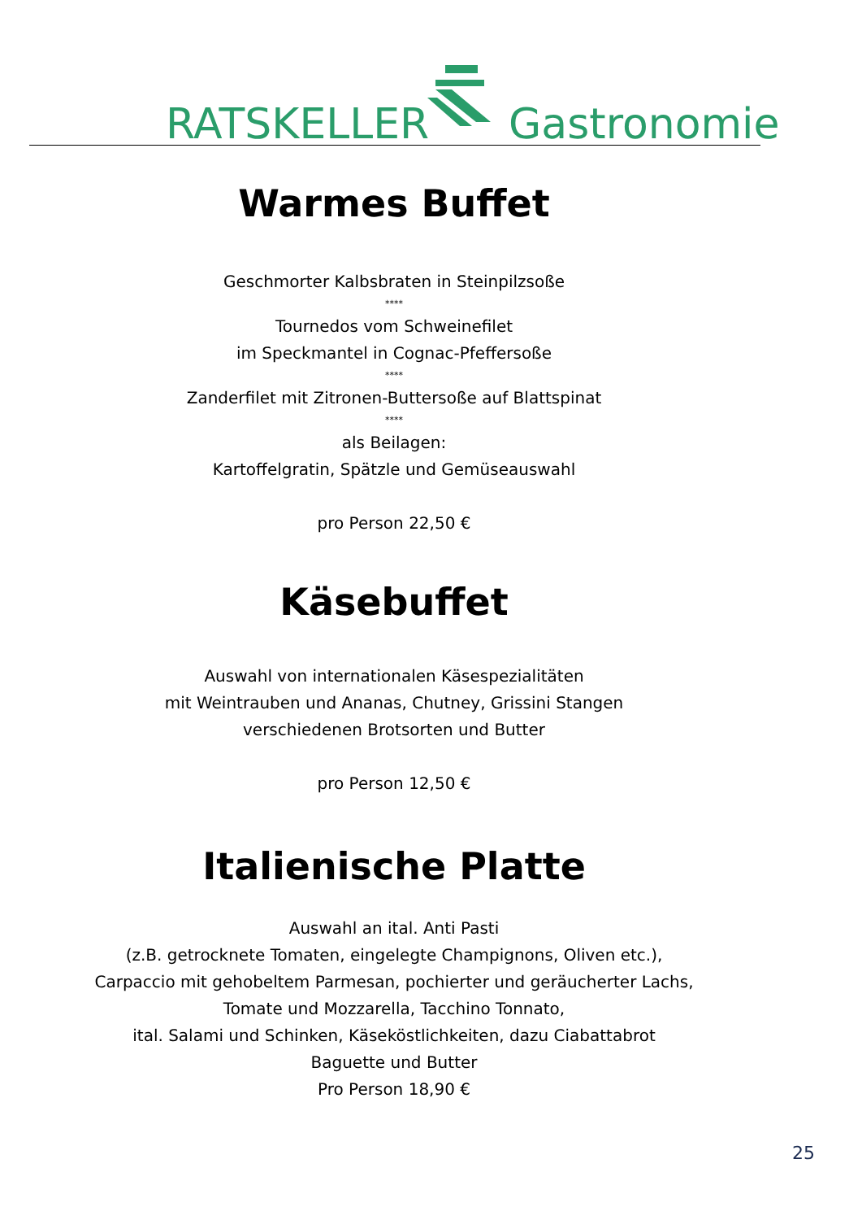RATSKELLER Gastronomie
Warmes Buffet
Geschmorter Kalbsbraten in Steinpilzsoße
****
Tournedos vom Schweinefilet
im Speckmantel in Cognac-Pfeffersoße
****
Zanderfilet mit Zitronen-Buttersoße auf Blattspinat
****
als Beilagen:
Kartoffelgratin, Spätzle und Gemüseauswahl
pro Person 22,50 €
Käsebuffet
Auswahl von internationalen Käsespezialitäten
mit Weintrauben und Ananas, Chutney, Grissini Stangen
verschiedenen Brotsorten und Butter
pro Person 12,50 €
Italienische Platte
Auswahl an ital. Anti Pasti
(z.B. getrocknete Tomaten, eingelegte Champignons, Oliven etc.),
Carpaccio mit gehobeltem Parmesan, pochierter und geräucherter Lachs,
Tomate und Mozzarella, Tacchino Tonnato,
ital. Salami und Schinken, Käseköstlichkeiten, dazu Ciabattabrot
Baguette und Butter
Pro Person 18,90 €
25